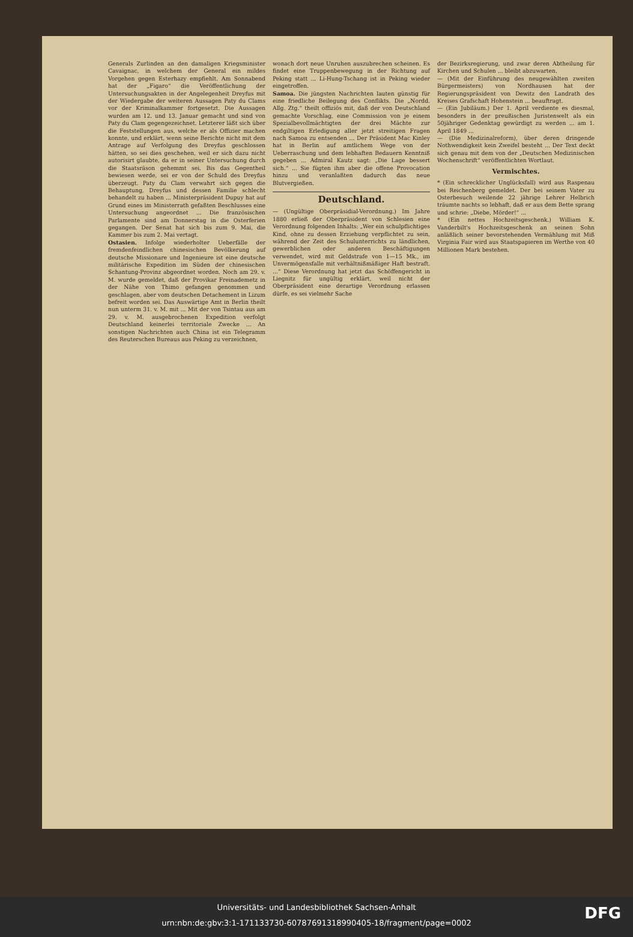Generals Zurlinden an den damaligen Kriegsminister Cavaignac, in welchem der General ein mildes Vorgehen gegen Esterhazy empfiehlt. Am Sonnabend hat der „Figaro“ die Veröffentlichung der Untersuchungsakten in der Angelegenheit Dreyfus mit der Wiedergabe der weiteren Aussagen Paty du Clams vor der Kriminalkammer fortgesetzt. Die Aussagen wurden am 12. und 13. Januar gemacht und sind von Paty du Clam gegengezeichnet. Letzterer läßt sich über die Feststellungen aus, welche er als Offizier machen konnte, und erklärt, wenn seine Berichte nicht mit dem Antrage auf Verfolgung des Dreyfus geschlossen hätten, so sei dies geschehen, weil er sich dazu nicht autorisirt glaubte, da er in seiner Untersuchung durch die Staatsräson gehemmt sei. Bis das Gegentheil bewiesen werde, sei er von der Schuld des Dreyfus überzeugt. Paty du Clam verwahrt sich gegen die Behauptung, Dreyfus und dessen Familie schlecht behandelt zu haben ... Ministerpräsident Dupuy hat auf Grund eines im Ministerrath gefaßten Beschlusses eine Untersuchung angeordnet ... Die französischen Parlamente sind am Donnerstag in die Osterferien gegangen. Der Senat hat sich bis zum 9. Mai, die Kammer bis zum 2. Mai vertagt.
Ostasien. Infolge wiederholter Ueberfälle der fremdenfeindlichen chinesischen Bevölkerung auf deutsche Missionare und Ingenieure ist eine deutsche militärische Expedition im Süden der chinesischen Schantung-Provinz abgeordnet worden. Noch am 29. v. M. wurde gemeldet, daß der Provikar Freinademetz in der Nähe von Thimo gefangen genommen und geschlagen, aber vom deutschen Detachement in Lizum befreit worden sei. Das Auswärtige Amt in Berlin theilt nun unterm 31. v. M. mit ... Mit der von Tsintau aus am 29. v. M. ausgebrochenen Expedition verfolgt Deutschland keinerlei territoriale Zwecke ... An sonstigen Nachrichten auch China ist ein Telegramm des Reuterschen Bureaus aus Peking zu verzeichnen,
wonach dort neue Unruhen auszubrechen scheinen. Es findet eine Truppenbewegung in der Richtung auf Peking statt ... Li-Hung-Tschang ist in Peking wieder eingetroffen.
Samoa. Die jüngsten Nachrichten lauten günstig für eine friedliche Beilegung des Conflikts. Die „Nordd. Allg. Ztg.“ theilt offiziös mit, daß der von Deutschland gemachte Vorschlag, eine Commission von je einem Spezialbevollmächtigten der drei Mächte zur endgiltigen Erledigung aller jetzt streitigen Fragen nach Samoa zu entsenden ... Der Präsident Mac Kinley hat in Berlin auf amtlichem Wege von der Ueberraschung und dem lebhaften Bedauern Kenntniß gegeben ... Admiral Kautz sagt: „Die Lage bessert sich.“ ... Sie fügten ihm aber die offene Provocation hinzu und veranlaßten dadurch das neue Blutvergießen.
Deutschland.
— (Ungültige Oberpräsidial-Verordnung.) Im Jahre 1880 erließ der Oberpräsident von Schlesien eine Verordnung folgenden Inhalts: „Wer ein schulpflichtiges Kind, ohne zu dessen Erziehung verpflichtet zu sein, während der Zeit des Schulunterrichts zu ländlichen, gewerblichen oder anderen Beschäftigungen verwendet, wird mit Geldstrafe von 1—15 Mk., im Unvermögensfalle mit verhältnißmäßiger Haft bestraft. ...“ Diese Verordnung hat jetzt das Schöffengericht in Liegnitz für ungültig erklärt, weil nicht der Oberpräsident eine derartige Verordnung erlassen dürfe, es sei vielmehr Sache
der Bezirksregierung, und zwar deren Abtheilung für Kirchen und Schulen ... bleibt abzuwarten.
— (Mit der Einführung des neugewählten zweiten Bürgermeisters) von Nordhausen hat der Regierungspräsident von Dewitz den Landrath des Kreises Grafschaft Hohenstein ... beauftragt.
— (Ein Jubiläum.) Der 1. April verdiente es diesmal, besonders in der preußischen Juristenwelt als ein 50jähriger Gedenktag gewürdigt zu werden ... am 1. April 1849 ...
— (Die Medizinalreform), über deren dringende Nothwendigkeit kein Zweifel besteht ... Der Text deckt sich genau mit dem von der „Deutschen Medizinischen Wochenschrift“ veröffentlichten Wortlaut.
Vermischtes.
* (Ein schrecklicher Unglücksfall) wird aus Raspenau bei Reichenberg gemeldet. Der bei seinem Vater zu Osterbesuch weilende 22 jährige Lehrer Helbrich träumte nachts so lebhaft, daß er aus dem Bette sprang und schrie: „Diebe, Mörder!“ ...
* (Ein nettes Hochzeitsgeschenk.) William K. Vanderbilt's Hochzeitsgeschenk an seinen Sohn anläßlich seiner bevorstehenden Vermählung mit Miß Virginia Fair wird aus Staatspapieren im Werthe von 40 Millionen Mark bestehen.
Universitäts- und Landesbibliothek Sachsen-Anhalt
urn:nbn:de:gbv:3:1-171133730-60787691318990405-18/fragment/page=0002
DFG